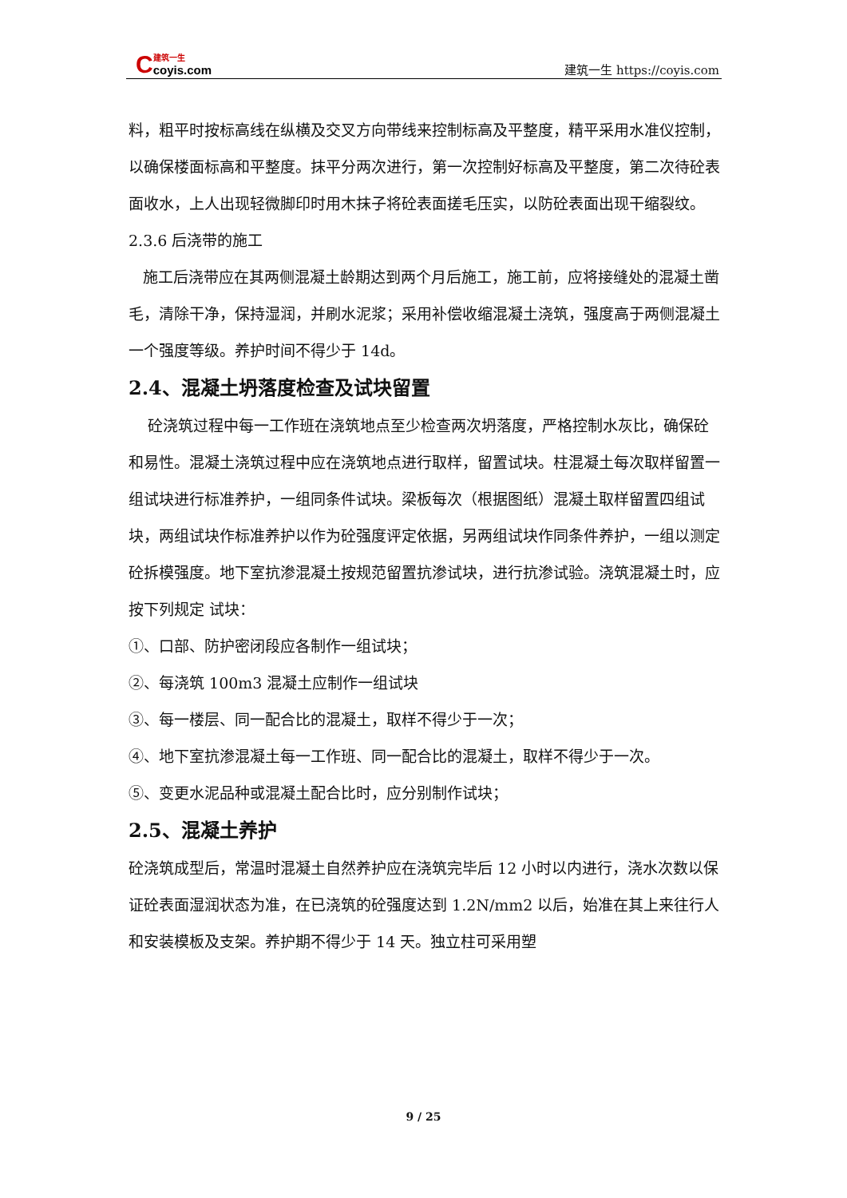C建筑一生 coyis.com
建筑一生 https://coyis.com
料，粗平时按标高线在纵横及交叉方向带线来控制标高及平整度，精平采用水准仪控制，以确保楼面标高和平整度。抹平分两次进行，第一次控制好标高及平整度，第二次待砼表面收水，上人出现轻微脚印时用木抹子将砼表面搓毛压实，以防砼表面出现干缩裂纹。
2.3.6 后浇带的施工
施工后浇带应在其两侧混凝土龄期达到两个月后施工，施工前，应将接缝处的混凝土凿毛，清除干净，保持湿润，并刷水泥浆；采用补偿收缩混凝土浇筑，强度高于两侧混凝土一个强度等级。养护时间不得少于 14d。
2.4、混凝土坍落度检查及试块留置
砼浇筑过程中每一工作班在浇筑地点至少检查两次坍落度，严格控制水灰比，确保砼和易性。混凝土浇筑过程中应在浇筑地点进行取样，留置试块。柱混凝土每次取样留置一组试块进行标准养护，一组同条件试块。梁板每次（根据图纸）混凝土取样留置四组试块，两组试块作标准养护以作为砼强度评定依据，另两组试块作同条件养护，一组以测定砼拆模强度。地下室抗渗混凝土按规范留置抗渗试块，进行抗渗试验。浇筑混凝土时，应按下列规定 试块：
①、口部、防护密闭段应各制作一组试块；
②、每浇筑 100m3 混凝土应制作一组试块
③、每一楼层、同一配合比的混凝土，取样不得少于一次；
④、地下室抗渗混凝土每一工作班、同一配合比的混凝土，取样不得少于一次。
⑤、变更水泥品种或混凝土配合比时，应分别制作试块；
2.5、混凝土养护
砼浇筑成型后，常温时混凝土自然养护应在浇筑完毕后 12 小时以内进行，浇水次数以保证砼表面湿润状态为准，在已浇筑的砼强度达到 1.2N/mm2 以后，始准在其上来往行人和安装模板及支架。养护期不得少于 14 天。独立柱可采用塑
9 / 25